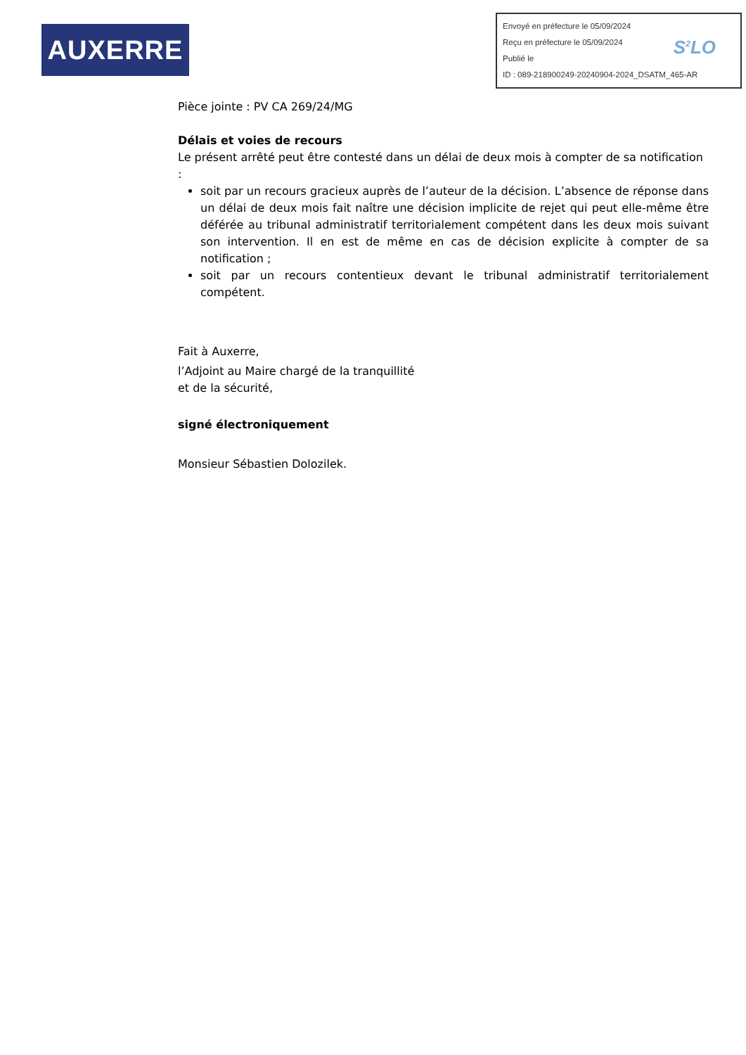AUXERRE
Envoyé en préfecture le 05/09/2024
Reçu en préfecture le 05/09/2024
Publié le
ID : 089-218900249-20240904-2024_DSATM_465-AR
S<sup>2</sup>LO
Pièce jointe : PV CA 269/24/MG
Délais et voies de recours
Le présent arrêté peut être contesté dans un délai de deux mois à compter de sa notification :
soit par un recours gracieux auprès de l’auteur de la décision. L’absence de réponse dans un délai de deux mois fait naître une décision implicite de rejet qui peut elle-même être déférée au tribunal administratif territorialement compétent dans les deux mois suivant son intervention. Il en est de même en cas de décision explicite à compter de sa notification ;
soit par un recours contentieux devant le tribunal administratif territorialement compétent.
Fait à Auxerre,
l’Adjoint au Maire chargé de la tranquillité
et de la sécurité,
signé électroniquement
Monsieur Sébastien Dolozilek.